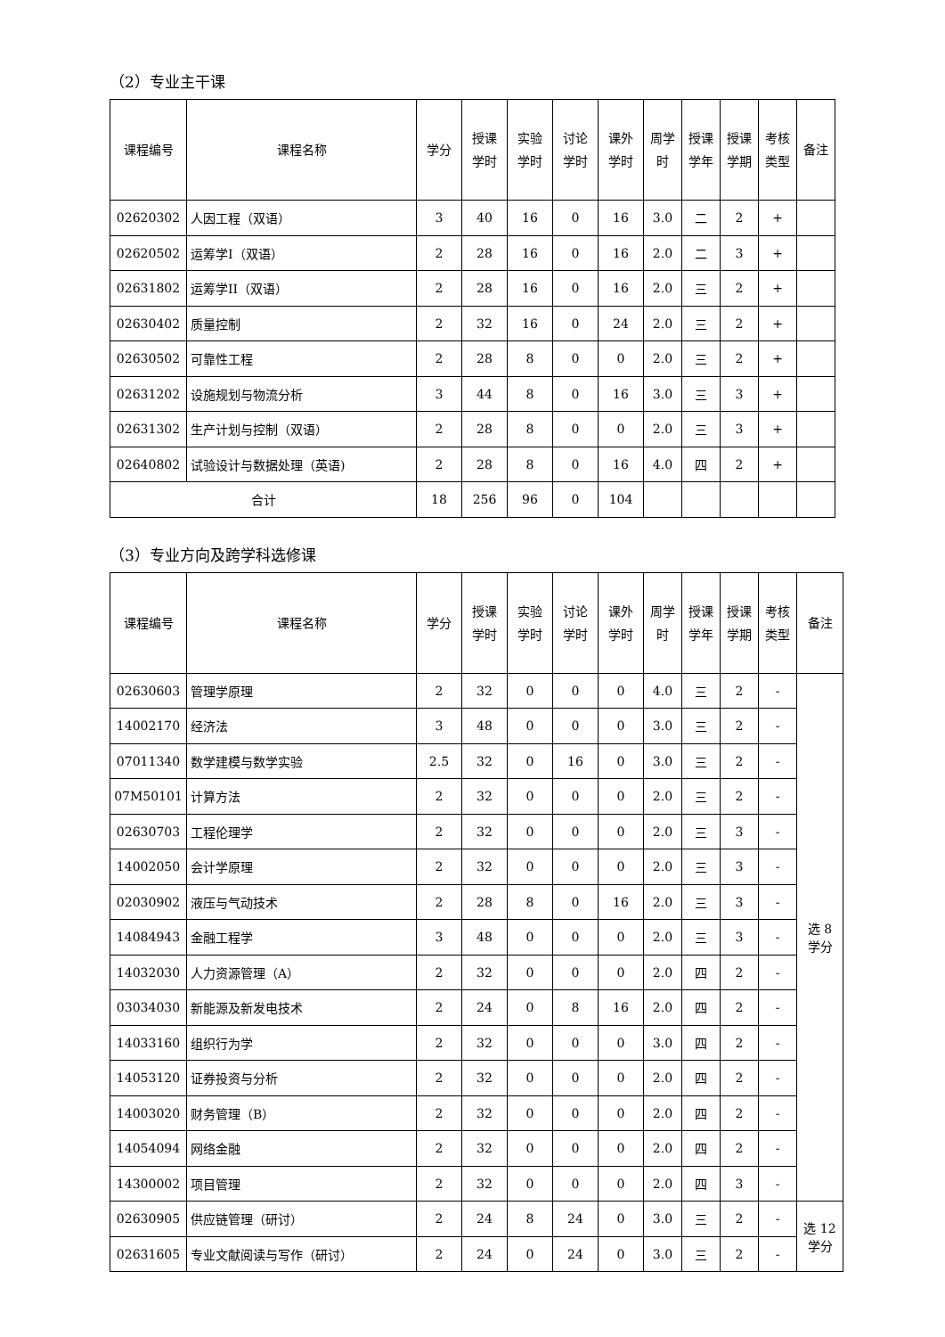（2）专业主干课
| 课程编号 | 课程名称 | 学分 | 授课 学时 | 实验 学时 | 讨论 学时 | 课外 学时 | 周学 时 | 授课 学年 | 授课 学期 | 考核 类型 | 备注 |
| --- | --- | --- | --- | --- | --- | --- | --- | --- | --- | --- | --- |
| 02620302 | 人因工程（双语） | 3 | 40 | 16 | 0 | 16 | 3.0 | 二 | 2 | + | |
| 02620502 | 运筹学I（双语） | 2 | 28 | 16 | 0 | 16 | 2.0 | 二 | 3 | + | |
| 02631802 | 运筹学II（双语） | 2 | 28 | 16 | 0 | 16 | 2.0 | 三 | 2 | + | |
| 02630402 | 质量控制 | 2 | 32 | 16 | 0 | 24 | 2.0 | 三 | 2 | + | |
| 02630502 | 可靠性工程 | 2 | 28 | 8 | 0 | 0 | 2.0 | 三 | 2 | + | |
| 02631202 | 设施规划与物流分析 | 3 | 44 | 8 | 0 | 16 | 3.0 | 三 | 3 | + | |
| 02631302 | 生产计划与控制（双语） | 2 | 28 | 8 | 0 | 0 | 2.0 | 三 | 3 | + | |
| 02640802 | 试验设计与数据处理（英语) | 2 | 28 | 8 | 0 | 16 | 4.0 | 四 | 2 | + | |
| 合计 | | 18 | 256 | 96 | 0 | 104 | | | | | |
（3）专业方向及跨学科选修课
| 课程编号 | 课程名称 | 学分 | 授课 学时 | 实验 学时 | 讨论 学时 | 课外 学时 | 周学 时 | 授课 学年 | 授课 学期 | 考核 类型 | 备注 |
| --- | --- | --- | --- | --- | --- | --- | --- | --- | --- | --- | --- |
| 02630603 | 管理学原理 | 2 | 32 | 0 | 0 | 0 | 4.0 | 三 | 2 | - | 选 8 学分 |
| 14002170 | 经济法 | 3 | 48 | 0 | 0 | 0 | 3.0 | 三 | 2 | - | |
| 07011340 | 数学建模与数学实验 | 2.5 | 32 | 0 | 16 | 0 | 3.0 | 三 | 2 | - | |
| 07M50101 | 计算方法 | 2 | 32 | 0 | 0 | 0 | 2.0 | 三 | 2 | - | |
| 02630703 | 工程伦理学 | 2 | 32 | 0 | 0 | 0 | 2.0 | 三 | 3 | - | |
| 14002050 | 会计学原理 | 2 | 32 | 0 | 0 | 0 | 2.0 | 三 | 3 | - | |
| 02030902 | 液压与气动技术 | 2 | 28 | 8 | 0 | 16 | 2.0 | 三 | 3 | - | |
| 14084943 | 金融工程学 | 3 | 48 | 0 | 0 | 0 | 2.0 | 三 | 3 | - | |
| 14032030 | 人力资源管理（A） | 2 | 32 | 0 | 0 | 0 | 2.0 | 四 | 2 | - | |
| 03034030 | 新能源及新发电技术 | 2 | 24 | 0 | 8 | 16 | 2.0 | 四 | 2 | - | |
| 14033160 | 组织行为学 | 2 | 32 | 0 | 0 | 0 | 3.0 | 四 | 2 | - | |
| 14053120 | 证券投资与分析 | 2 | 32 | 0 | 0 | 0 | 2.0 | 四 | 2 | - | |
| 14003020 | 财务管理（B） | 2 | 32 | 0 | 0 | 0 | 2.0 | 四 | 2 | - | |
| 14054094 | 网络金融 | 2 | 32 | 0 | 0 | 0 | 2.0 | 四 | 2 | - | |
| 14300002 | 项目管理 | 2 | 32 | 0 | 0 | 0 | 2.0 | 四 | 3 | - | |
| 02630905 | 供应链管理（研讨） | 2 | 24 | 8 | 24 | 0 | 3.0 | 三 | 2 | - | 选 12 学分 |
| 02631605 | 专业文献阅读与写作（研讨） | 2 | 24 | 0 | 24 | 0 | 3.0 | 三 | 2 | - | |